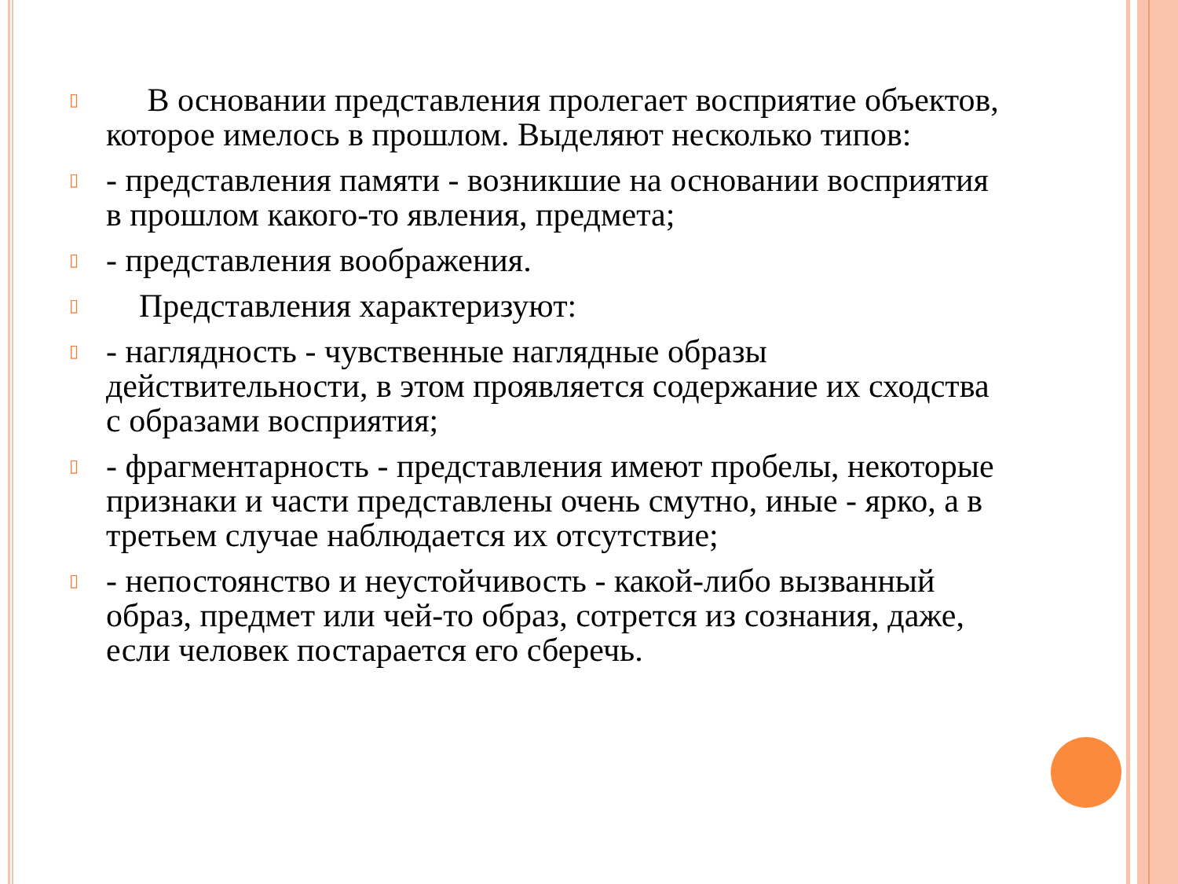▯ В основании представления пролегает восприятие объектов, которое имелось в прошлом. Выделяют несколько типов:
▯ - представления памяти - возникшие на основании восприятия в прошлом какого-то явления, предмета;
▯ - представления воображения.
▯ Представления характеризуют:
▯ - наглядность - чувственные наглядные образы действительности, в этом проявляется содержание их сходства с образами восприятия;
▯ - фрагментарность - представления имеют пробелы, некоторые признаки и части представлены очень смутно, иные - ярко, а в третьем случае наблюдается их отсутствие;
▯ - непостоянство и неустойчивость - какой-либо вызванный образ, предмет или чей-то образ, сотрется из сознания, даже, если человек постарается его сберечь.